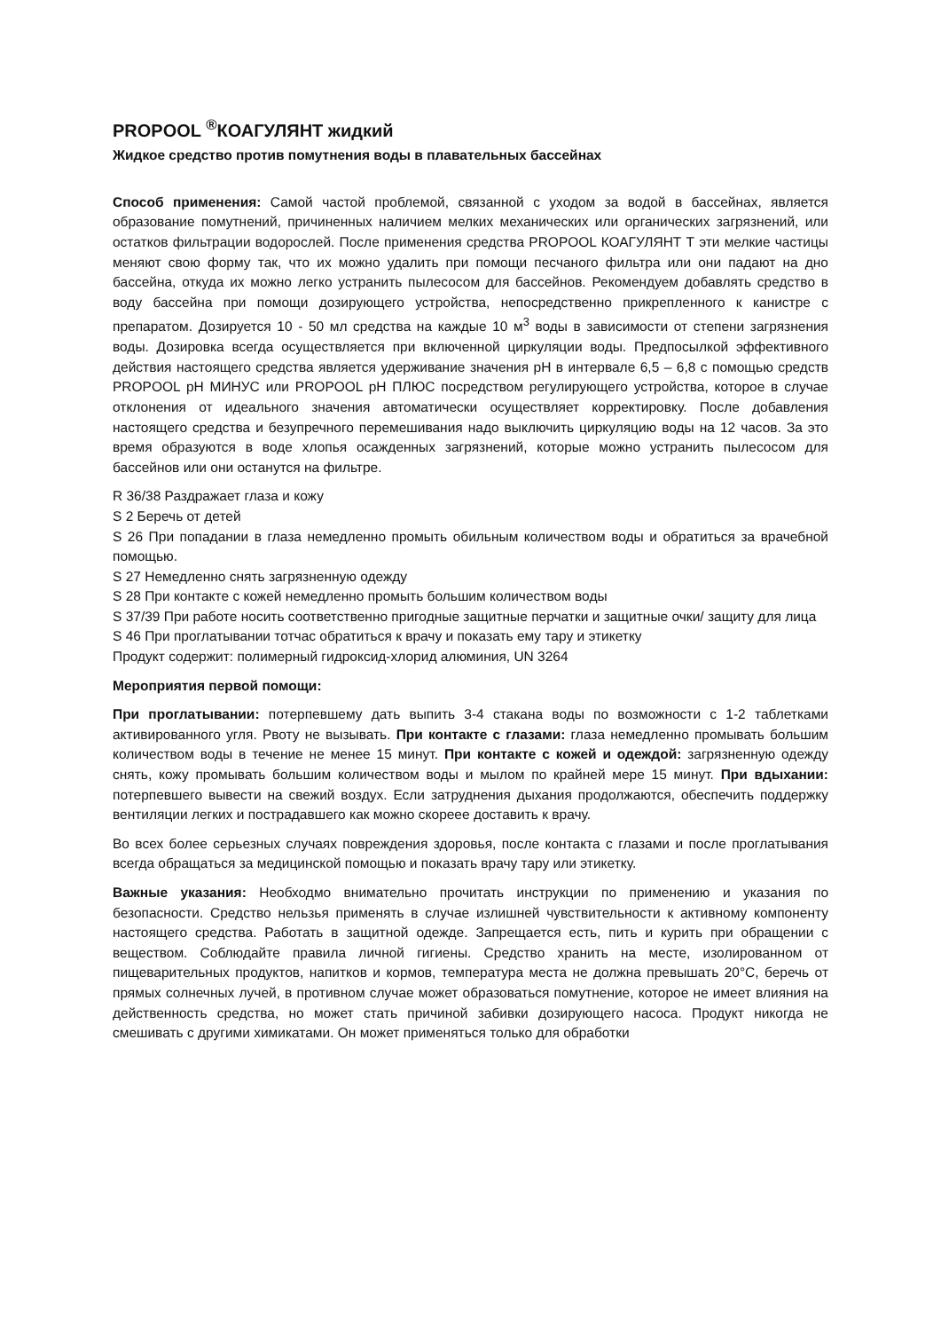PROPOOL <sup>®</sup>КОАГУЛЯНТ жидкий
Жидкое средство против помутнения воды в плавательных бассейнах
Способ применения: Самой частой проблемой, связанной с уходом за водой в бассейнах, является образование помутнений, причиненных наличием мелких механических или органических загрязнений, или остатков фильтрации водорослей. После применения средства PROPOOL КОАГУЛЯНТ Т эти мелкие частицы меняют свою форму так, что их можно удалить при помощи песчаного фильтра или они падают на дно бассейна, откуда их можно легко устранить пылесосом для бассейнов. Рекомендуем добавлять средство в воду бассейна при помощи дозирующего устройства, непосредственно прикрепленного к канистре с препаратом. Дозируется 10 - 50 мл средства на каждые 10 м<sup>3</sup> воды в зависимости от степени загрязнения воды. Дозировка всегда осуществляется при включенной циркуляции воды. Предпосылкой эффективного действия настоящего средства является удерживание значения pH в интервале 6,5 – 6,8 с помощью средств PROPOOL pH МИНУС или PROPOOL pH ПЛЮС посредством регулирующего устройства, которое в случае отклонения от идеального значения автоматически осуществляет корректировку. После добавления настоящего средства и безупречного перемешивания надо выключить циркуляцию воды на 12 часов. За это время образуются в воде хлопья осажденных загрязнений, которые можно устранить пылесосом для бассейнов или они останутся на фильтре.
R 36/38 Раздражает глаза и кожу
S 2 Беречь от детей
S 26 При попадании в глаза немедленно промыть обильным количеством воды и обратиться за врачебной помощью.
S 27 Немедленно снять загрязненную одежду
S 28 При контакте с кожей немедленно промыть большим количеством воды
S 37/39 При работе носить соответственно пригодные защитные перчатки и защитные очки/ защиту для лица
S 46 При проглатывании тотчас обратиться к врачу и показать ему тару и этикетку
Продукт содержит: полимерный гидроксид-хлорид алюминия, UN 3264
Мероприятия первой помощи:
При проглатывании: потерпевшему дать выпить 3-4 стакана воды по возможности с 1-2 таблетками активированного угля. Рвоту не вызывать. При контакте с глазами: глаза немедленно промывать большим количеством воды в течение не менее 15 минут. При контакте с кожей и одеждой: загрязненную одежду снять, кожу промывать большим количеством воды и мылом по крайней мере 15 минут. При вдыхании: потерпевшего вывести на свежий воздух. Если затруднения дыхания продолжаются, обеспечить поддержку вентиляции легких и пострадавшего как можно скореее доставить к врачу.
Во всех более серьезных случаях повреждения здоровья, после контакта с глазами и после проглатывания всегда обращаться за медицинской помощью и показать врачу тару или этикетку.
Важные указания: Необходмо внимательно прочитать инструкции по применению и указания по безопасности. Средство нельзья применять в случае излишней чувствительности к активному компоненту настоящего средства. Работать в защитной одежде. Запрещается есть, пить и курить при обращении с веществом. Соблюдайте правила личной гигиены. Средство хранить на месте, изолированном от пищеварительных продуктов, напитков и кормов, температура места не должна превышать 20°C, беречь от прямых солнечных лучей, в противном случае может образоваться помутнение, которое не имеет влияния на действенность средства, но может стать причиной забивки дозирующего насоса. Продукт никогда не смешивать с другими химикатами. Он может применяться только для обработки